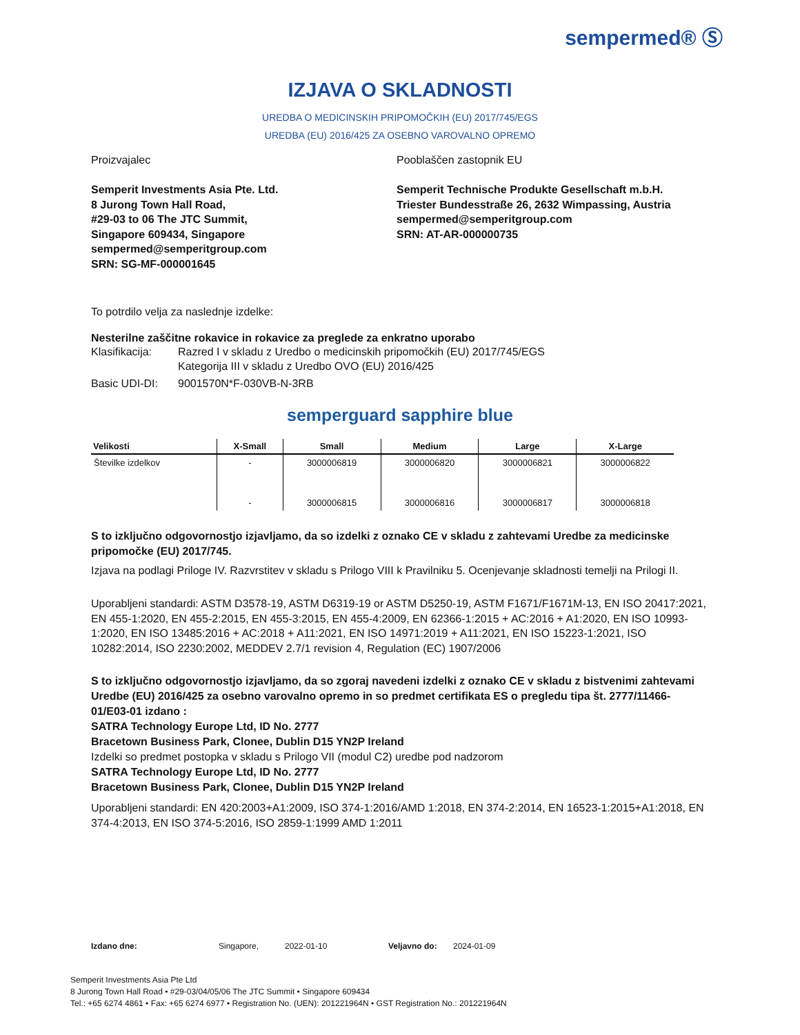sempermed® Ⓢ
IZJAVA O SKLADNOSTI
UREDBA O MEDICINSKIH PRIPOMOČKIH (EU) 2017/745/EGS
UREDBA (EU) 2016/425 ZA OSEBNO VAROVALNO OPREMO
Proizvajalec
Semperit Investments Asia Pte. Ltd.
8 Jurong Town Hall Road,
#29-03 to 06 The JTC Summit,
Singapore 609434, Singapore
sempermed@semperitgroup.com
SRN: SG-MF-000001645
Pooblaščen zastopnik EU
Semperit Technische Produkte Gesellschaft m.b.H.
Triester Bundesstraße 26, 2632 Wimpassing, Austria
sempermed@semperitgroup.com
SRN: AT-AR-000000735
To potrdilo velja za naslednje izdelke:
Nesterilne zaščitne rokavice in rokavice za preglede za enkratno uporabo
Klasifikacija: Razred I v skladu z Uredbo o medicinskih pripomočkih (EU) 2017/745/EGS
Kategorija III v skladu z Uredbo OVO (EU) 2016/425
Basic UDI-DI: 9001570N*F-030VB-N-3RB
semperguard sapphire blue
| Velikosti | X-Small | Small | Medium | Large | X-Large |
| --- | --- | --- | --- | --- | --- |
| Številke izdelkov | - | 3000006819 | 3000006820 | 3000006821 | 3000006822 |
| | - | 3000006815 | 3000006816 | 3000006817 | 3000006818 |
S to izključno odgovornostjo izjavljamo, da so izdelki z oznako CE v skladu z zahtevami Uredbe za medicinske pripomočke (EU) 2017/745.
Izjava na podlagi Priloge IV. Razvrstitev v skladu s Prilogo VIII k Pravilniku 5. Ocenjevanje skladnosti temelji na Prilogi II.
Uporabljeni standardi: ASTM D3578-19, ASTM D6319-19 or ASTM D5250-19, ASTM F1671/F1671M-13, EN ISO 20417:2021, EN 455-1:2020, EN 455-2:2015, EN 455-3:2015, EN 455-4:2009, EN 62366-1:2015 + AC:2016 + A1:2020, EN ISO 10993-1:2020, EN ISO 13485:2016 + AC:2018 + A11:2021, EN ISO 14971:2019 + A11:2021, EN ISO 15223-1:2021, ISO 10282:2014, ISO 2230:2002, MEDDEV 2.7/1 revision 4, Regulation (EC) 1907/2006
S to izključno odgovornostjo izjavljamo, da so zgoraj navedeni izdelki z oznako CE v skladu z bistvenimi zahtevami Uredbe (EU) 2016/425 za osebno varovalno opremo in so predmet certifikata ES o pregledu tipa št. 2777/11466-01/E03-01 izdano :
SATRA Technology Europe Ltd, ID No. 2777
Bracetown Business Park, Clonee, Dublin D15 YN2P Ireland
Izdelki so predmet postopka v skladu s Prilogo VII (modul C2) uredbe pod nadzorom
SATRA Technology Europe Ltd, ID No. 2777
Bracetown Business Park, Clonee, Dublin D15 YN2P Ireland
Uporabljeni standardi: EN 420:2003+A1:2009, ISO 374-1:2016/AMD 1:2018, EN 374-2:2014, EN 16523-1:2015+A1:2018, EN 374-4:2013, EN ISO 374-5:2016, ISO 2859-1:1999 AMD 1:2011
Izdano dne: Singapore, 2022-01-10 Veljavno do: 2024-01-09
Semperit Investments Asia Pte Ltd
8 Jurong Town Hall Road • #29-03/04/05/06 The JTC Summit • Singapore 609434
Tel.: +65 6274 4861 • Fax: +65 6274 6977 • Registration No. (UEN): 201221964N • GST Registration No.: 201221964N